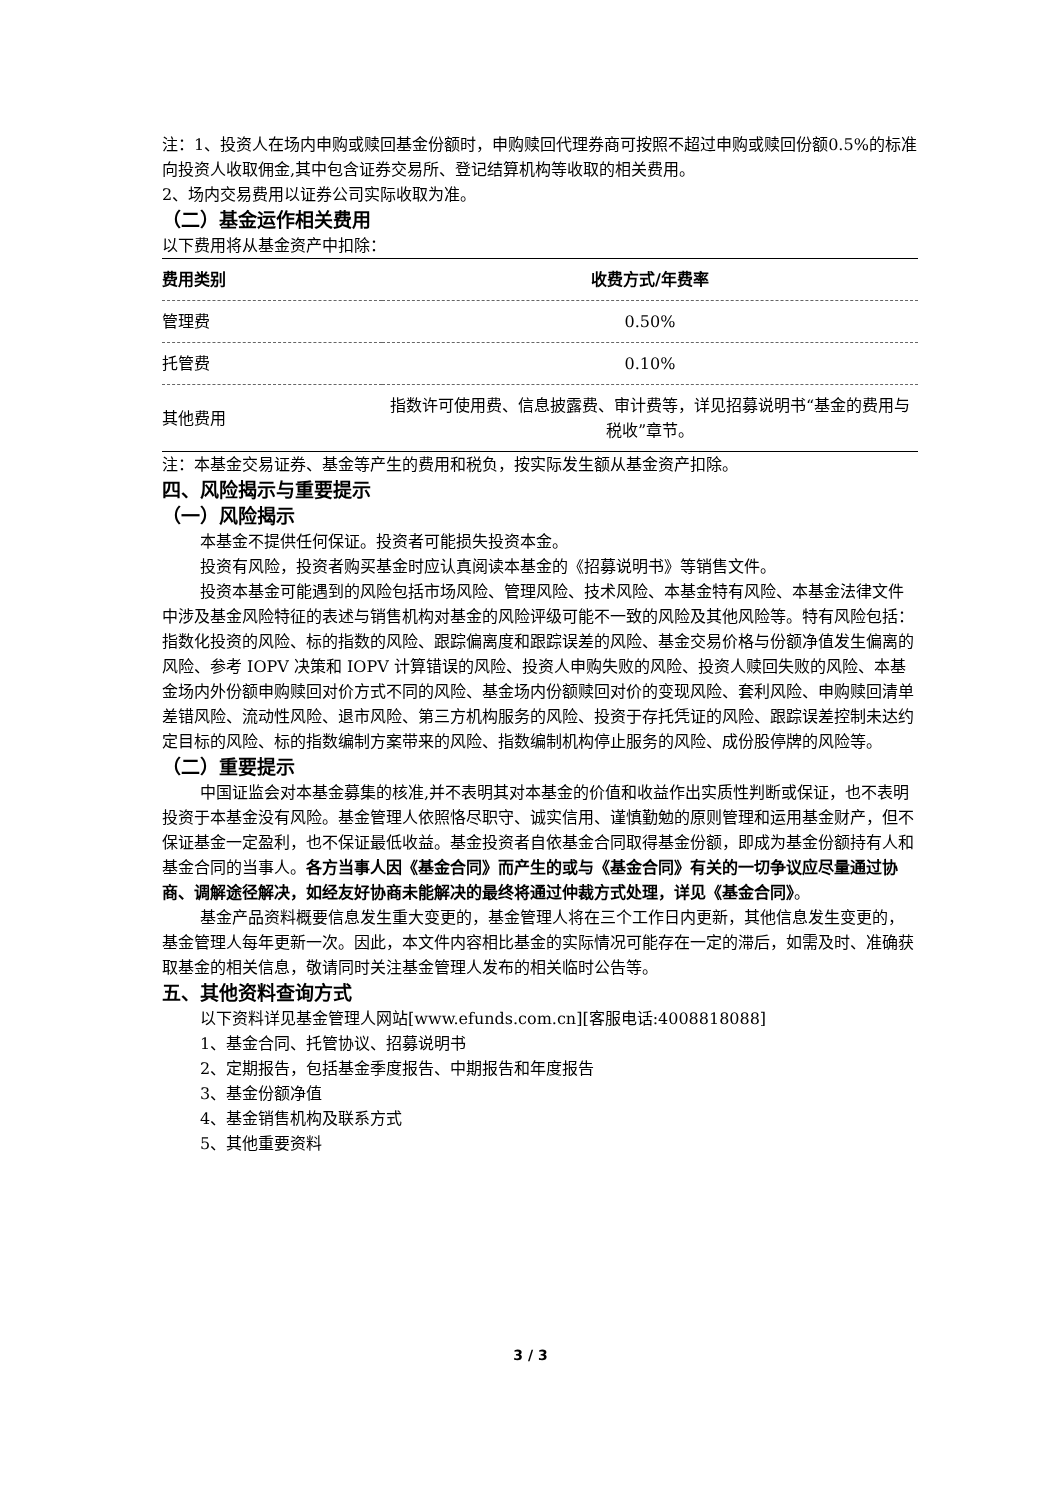注：1、投资人在场内申购或赎回基金份额时，申购赎回代理券商可按照不超过申购或赎回份额0.5%的标准向投资人收取佣金,其中包含证券交易所、登记结算机构等收取的相关费用。
2、场内交易费用以证券公司实际收取为准。
（二）基金运作相关费用
以下费用将从基金资产中扣除：
| 费用类别 | 收费方式/年费率 |
| --- | --- |
| 管理费 | 0.50% |
| 托管费 | 0.10% |
| 其他费用 | 指数许可使用费、信息披露费、审计费等，详见招募说明书“基金的费用与税收”章节。 |
注：本基金交易证券、基金等产生的费用和税负，按实际发生额从基金资产扣除。
四、风险揭示与重要提示
（一）风险揭示
本基金不提供任何保证。投资者可能损失投资本金。
投资有风险，投资者购买基金时应认真阅读本基金的《招募说明书》等销售文件。
投资本基金可能遇到的风险包括市场风险、管理风险、技术风险、本基金特有风险、本基金法律文件中涉及基金风险特征的表述与销售机构对基金的风险评级可能不一致的风险及其他风险等。特有风险包括：指数化投资的风险、标的指数的风险、跟踪偏离度和跟踪误差的风险、基金交易价格与份额净值发生偏离的风险、参考 IOPV 决策和 IOPV 计算错误的风险、投资人申购失败的风险、投资人赎回失败的风险、本基金场内外份额申购赎回对价方式不同的风险、基金场内份额赎回对价的变现风险、套利风险、申购赎回清单差错风险、流动性风险、退市风险、第三方机构服务的风险、投资于存托凭证的风险、跟踪误差控制未达约定目标的风险、标的指数编制方案带来的风险、指数编制机构停止服务的风险、成份股停牌的风险等。
（二）重要提示
中国证监会对本基金募集的核准,并不表明其对本基金的价值和收益作出实质性判断或保证，也不表明投资于本基金没有风险。基金管理人依照恪尽职守、诚实信用、谨慎勤勉的原则管理和运用基金财产，但不保证基金一定盈利，也不保证最低收益。基金投资者自依基金合同取得基金份额，即成为基金份额持有人和基金合同的当事人。各方当事人因《基金合同》而产生的或与《基金合同》有关的一切争议应尽量通过协商、调解途径解决，如经友好协商未能解决的最终将通过仲裁方式处理，详见《基金合同》。
基金产品资料概要信息发生重大变更的，基金管理人将在三个工作日内更新，其他信息发生变更的，基金管理人每年更新一次。因此，本文件内容相比基金的实际情况可能存在一定的滞后，如需及时、准确获取基金的相关信息，敬请同时关注基金管理人发布的相关临时公告等。
五、其他资料查询方式
以下资料详见基金管理人网站[www.efunds.com.cn][客服电话:4008818088]
1、基金合同、托管协议、招募说明书
2、定期报告，包括基金季度报告、中期报告和年度报告
3、基金份额净值
4、基金销售机构及联系方式
5、其他重要资料
3 / 3